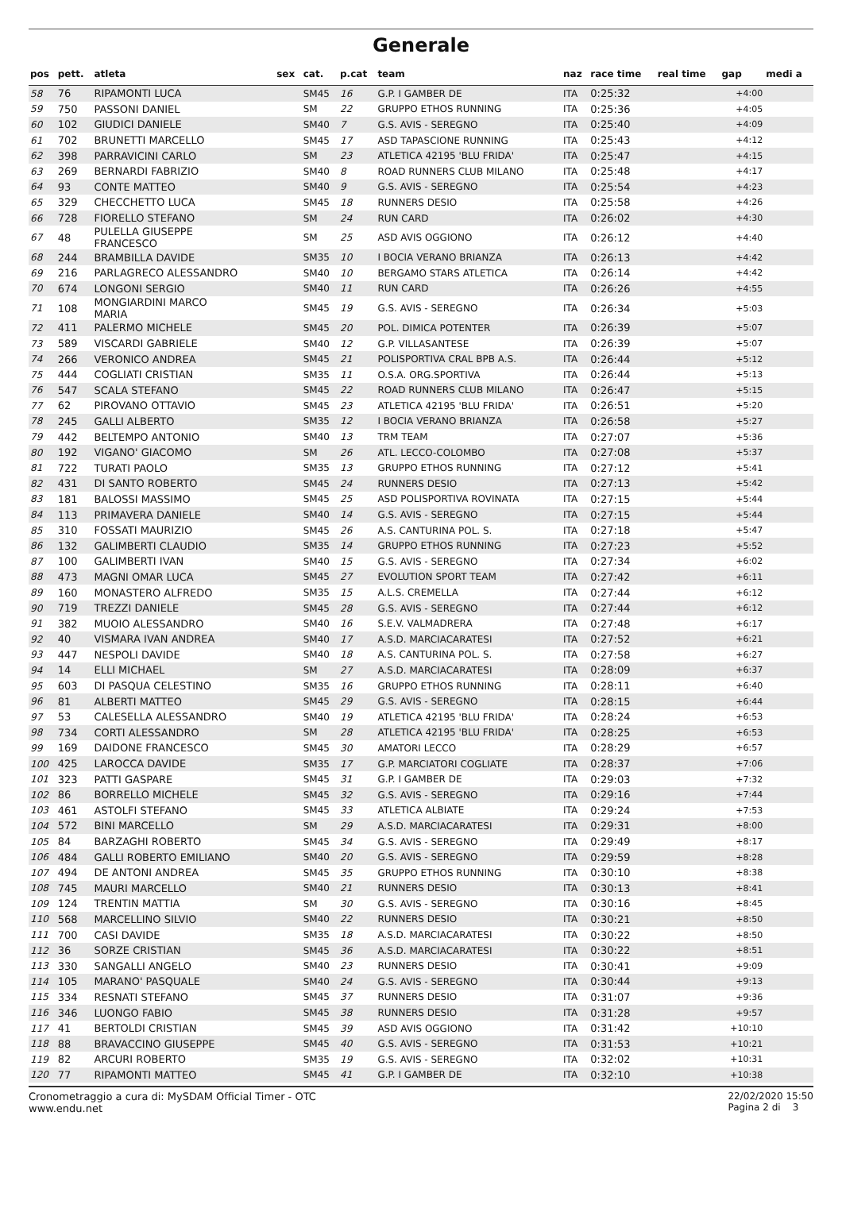Generale
| pos | pett. | atleta | sex | cat. | p.cat | team | naz | race time | real time | gap | medi a |
| --- | --- | --- | --- | --- | --- | --- | --- | --- | --- | --- | --- |
| 58 | 76 | RIPAMONTI LUCA | | SM45 | 16 | G.P. I GAMBER DE | ITA | 0:25:32 | | +4:00 | |
| 59 | 750 | PASSONI DANIEL | | SM | 22 | GRUPPO ETHOS RUNNING | ITA | 0:25:36 | | +4:05 | |
| 60 | 102 | GIUDICI DANIELE | | SM40 | 7 | G.S. AVIS - SEREGNO | ITA | 0:25:40 | | +4:09 | |
| 61 | 702 | BRUNETTI MARCELLO | | SM45 | 17 | ASD TAPASCIONE RUNNING | ITA | 0:25:43 | | +4:12 | |
| 62 | 398 | PARRAVICINI CARLO | | SM | 23 | ATLETICA 42195 'BLU FRIDA' | ITA | 0:25:47 | | +4:15 | |
| 63 | 269 | BERNARDI FABRIZIO | | SM40 | 8 | ROAD RUNNERS CLUB MILANO | ITA | 0:25:48 | | +4:17 | |
| 64 | 93 | CONTE MATTEO | | SM40 | 9 | G.S. AVIS - SEREGNO | ITA | 0:25:54 | | +4:23 | |
| 65 | 329 | CHECCHETTO LUCA | | SM45 | 18 | RUNNERS DESIO | ITA | 0:25:58 | | +4:26 | |
| 66 | 728 | FIORELLO STEFANO | | SM | 24 | RUN CARD | ITA | 0:26:02 | | +4:30 | |
| 67 | 48 | PULELLA GIUSEPPE FRANCESCO | | SM | 25 | ASD AVIS OGGIONO | ITA | 0:26:12 | | +4:40 | |
| 68 | 244 | BRAMBILLA DAVIDE | | SM35 | 10 | I BOCIA VERANO BRIANZA | ITA | 0:26:13 | | +4:42 | |
| 69 | 216 | PARLAGRECO ALESSANDRO | | SM40 | 10 | BERGAMO STARS ATLETICA | ITA | 0:26:14 | | +4:42 | |
| 70 | 674 | LONGONI SERGIO | | SM40 | 11 | RUN CARD | ITA | 0:26:26 | | +4:55 | |
| 71 | 108 | MONGIARDINI MARCO MARIA | | SM45 | 19 | G.S. AVIS - SEREGNO | ITA | 0:26:34 | | +5:03 | |
| 72 | 411 | PALERMO MICHELE | | SM45 | 20 | POL. DIMICA POTENTER | ITA | 0:26:39 | | +5:07 | |
| 73 | 589 | VISCARDI GABRIELE | | SM40 | 12 | G.P. VILLASANTESE | ITA | 0:26:39 | | +5:07 | |
| 74 | 266 | VERONICO ANDREA | | SM45 | 21 | POLISPORTIVA CRAL BPB A.S. | ITA | 0:26:44 | | +5:12 | |
| 75 | 444 | COGLIATI CRISTIAN | | SM35 | 11 | O.S.A. ORG.SPORTIVA | ITA | 0:26:44 | | +5:13 | |
| 76 | 547 | SCALA STEFANO | | SM45 | 22 | ROAD RUNNERS CLUB MILANO | ITA | 0:26:47 | | +5:15 | |
| 77 | 62 | PIROVANO OTTAVIO | | SM45 | 23 | ATLETICA 42195 'BLU FRIDA' | ITA | 0:26:51 | | +5:20 | |
| 78 | 245 | GALLI ALBERTO | | SM35 | 12 | I BOCIA VERANO BRIANZA | ITA | 0:26:58 | | +5:27 | |
| 79 | 442 | BELTEMPO ANTONIO | | SM40 | 13 | TRM TEAM | ITA | 0:27:07 | | +5:36 | |
| 80 | 192 | VIGANO' GIACOMO | | SM | 26 | ATL. LECCO-COLOMBO | ITA | 0:27:08 | | +5:37 | |
| 81 | 722 | TURATI PAOLO | | SM35 | 13 | GRUPPO ETHOS RUNNING | ITA | 0:27:12 | | +5:41 | |
| 82 | 431 | DI SANTO ROBERTO | | SM45 | 24 | RUNNERS DESIO | ITA | 0:27:13 | | +5:42 | |
| 83 | 181 | BALOSSI MASSIMO | | SM45 | 25 | ASD POLISPORTIVA ROVINATA | ITA | 0:27:15 | | +5:44 | |
| 84 | 113 | PRIMAVERA DANIELE | | SM40 | 14 | G.S. AVIS - SEREGNO | ITA | 0:27:15 | | +5:44 | |
| 85 | 310 | FOSSATI MAURIZIO | | SM45 | 26 | A.S. CANTURINA POL. S. | ITA | 0:27:18 | | +5:47 | |
| 86 | 132 | GALIMBERTI CLAUDIO | | SM35 | 14 | GRUPPO ETHOS RUNNING | ITA | 0:27:23 | | +5:52 | |
| 87 | 100 | GALIMBERTI IVAN | | SM40 | 15 | G.S. AVIS - SEREGNO | ITA | 0:27:34 | | +6:02 | |
| 88 | 473 | MAGNI OMAR LUCA | | SM45 | 27 | EVOLUTION SPORT TEAM | ITA | 0:27:42 | | +6:11 | |
| 89 | 160 | MONASTERO ALFREDO | | SM35 | 15 | A.L.S. CREMELLA | ITA | 0:27:44 | | +6:12 | |
| 90 | 719 | TREZZI DANIELE | | SM45 | 28 | G.S. AVIS - SEREGNO | ITA | 0:27:44 | | +6:12 | |
| 91 | 382 | MUOIO ALESSANDRO | | SM40 | 16 | S.E.V. VALMADRERA | ITA | 0:27:48 | | +6:17 | |
| 92 | 40 | VISMARA IVAN ANDREA | | SM40 | 17 | A.S.D. MARCIACARATESI | ITA | 0:27:52 | | +6:21 | |
| 93 | 447 | NESPOLI DAVIDE | | SM40 | 18 | A.S. CANTURINA POL. S. | ITA | 0:27:58 | | +6:27 | |
| 94 | 14 | ELLI MICHAEL | | SM | 27 | A.S.D. MARCIACARATESI | ITA | 0:28:09 | | +6:37 | |
| 95 | 603 | DI PASQUA CELESTINO | | SM35 | 16 | GRUPPO ETHOS RUNNING | ITA | 0:28:11 | | +6:40 | |
| 96 | 81 | ALBERTI MATTEO | | SM45 | 29 | G.S. AVIS - SEREGNO | ITA | 0:28:15 | | +6:44 | |
| 97 | 53 | CALESELLA ALESSANDRO | | SM40 | 19 | ATLETICA 42195 'BLU FRIDA' | ITA | 0:28:24 | | +6:53 | |
| 98 | 734 | CORTI ALESSANDRO | | SM | 28 | ATLETICA 42195 'BLU FRIDA' | ITA | 0:28:25 | | +6:53 | |
| 99 | 169 | DAIDONE FRANCESCO | | SM45 | 30 | AMATORI LECCO | ITA | 0:28:29 | | +6:57 | |
| 100 | 425 | LAROCCA DAVIDE | | SM35 | 17 | G.P. MARCIATORI COGLIATE | ITA | 0:28:37 | | +7:06 | |
| 101 | 323 | PATTI GASPARE | | SM45 | 31 | G.P. I GAMBER DE | ITA | 0:29:03 | | +7:32 | |
| 102 | 86 | BORRELLO MICHELE | | SM45 | 32 | G.S. AVIS - SEREGNO | ITA | 0:29:16 | | +7:44 | |
| 103 | 461 | ASTOLFI STEFANO | | SM45 | 33 | ATLETICA ALBIATE | ITA | 0:29:24 | | +7:53 | |
| 104 | 572 | BINI MARCELLO | | SM | 29 | A.S.D. MARCIACARATESI | ITA | 0:29:31 | | +8:00 | |
| 105 | 84 | BARZAGHI ROBERTO | | SM45 | 34 | G.S. AVIS - SEREGNO | ITA | 0:29:49 | | +8:17 | |
| 106 | 484 | GALLI ROBERTO EMILIANO | | SM40 | 20 | G.S. AVIS - SEREGNO | ITA | 0:29:59 | | +8:28 | |
| 107 | 494 | DE ANTONI ANDREA | | SM45 | 35 | GRUPPO ETHOS RUNNING | ITA | 0:30:10 | | +8:38 | |
| 108 | 745 | MAURI MARCELLO | | SM40 | 21 | RUNNERS DESIO | ITA | 0:30:13 | | +8:41 | |
| 109 | 124 | TRENTIN MATTIA | | SM | 30 | G.S. AVIS - SEREGNO | ITA | 0:30:16 | | +8:45 | |
| 110 | 568 | MARCELLINO SILVIO | | SM40 | 22 | RUNNERS DESIO | ITA | 0:30:21 | | +8:50 | |
| 111 | 700 | CASI DAVIDE | | SM35 | 18 | A.S.D. MARCIACARATESI | ITA | 0:30:22 | | +8:50 | |
| 112 | 36 | SORZE CRISTIAN | | SM45 | 36 | A.S.D. MARCIACARATESI | ITA | 0:30:22 | | +8:51 | |
| 113 | 330 | SANGALLI ANGELO | | SM40 | 23 | RUNNERS DESIO | ITA | 0:30:41 | | +9:09 | |
| 114 | 105 | MARANO' PASQUALE | | SM40 | 24 | G.S. AVIS - SEREGNO | ITA | 0:30:44 | | +9:13 | |
| 115 | 334 | RESNATI STEFANO | | SM45 | 37 | RUNNERS DESIO | ITA | 0:31:07 | | +9:36 | |
| 116 | 346 | LUONGO FABIO | | SM45 | 38 | RUNNERS DESIO | ITA | 0:31:28 | | +9:57 | |
| 117 | 41 | BERTOLDI CRISTIAN | | SM45 | 39 | ASD AVIS OGGIONO | ITA | 0:31:42 | | +10:10 | |
| 118 | 88 | BRAVACCINO GIUSEPPE | | SM45 | 40 | G.S. AVIS - SEREGNO | ITA | 0:31:53 | | +10:21 | |
| 119 | 82 | ARCURI ROBERTO | | SM35 | 19 | G.S. AVIS - SEREGNO | ITA | 0:32:02 | | +10:31 | |
| 120 | 77 | RIPAMONTI MATTEO | | SM45 | 41 | G.P. I GAMBER DE | ITA | 0:32:10 | | +10:38 | |
Cronometraggio a cura di: MySDAM Official Timer - OTC
www.endu.net
22/02/2020 15:50
Pagina 2 di 3